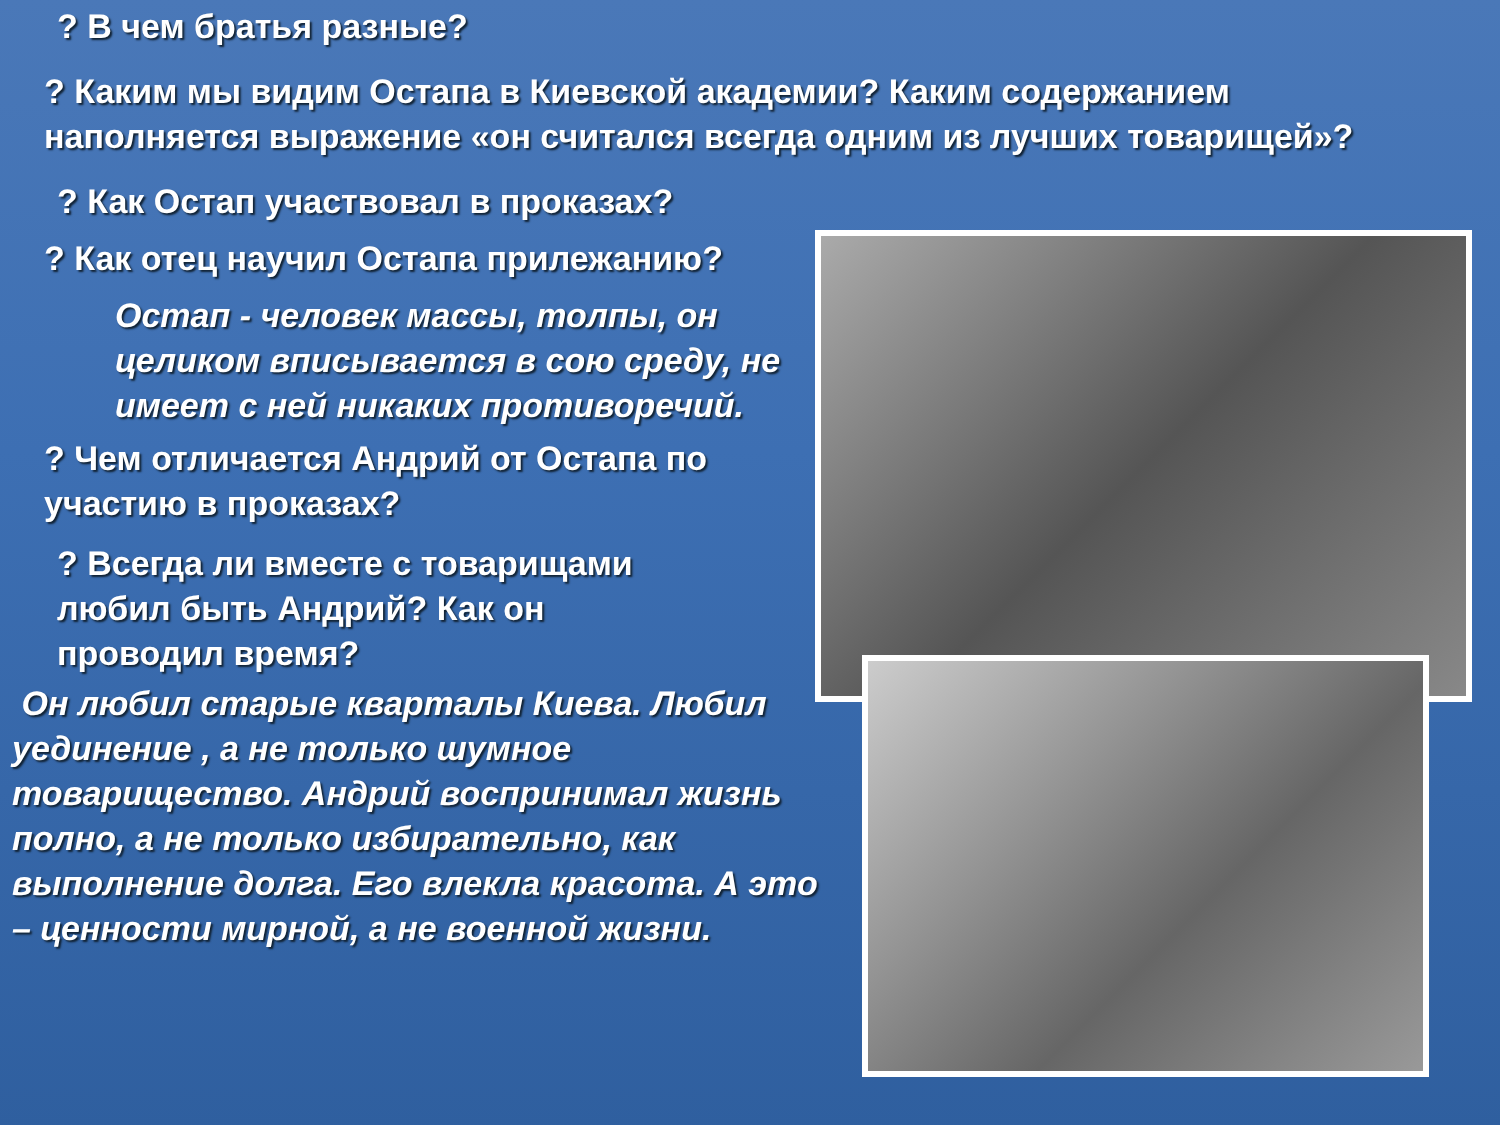? В чем братья разные?
? Каким мы видим Остапа в Киевской академии? Каким содержанием наполняется выражение «он считался всегда одним из лучших товарищей»?
? Как Остап участвовал в проказах?
? Как отец научил Остапа прилежанию?
Остап - человек массы, толпы, он целиком вписывается в сою среду, не имеет с ней никаких противоречий.
? Чем отличается Андрий от Остапа по участию в проказах?
? Всегда ли вместе с товарищами любил быть Андрий? Как он проводил время?
Он любил старые кварталы Киева. Любил уединение , а не только шумное товарищество. Андрий воспринимал жизнь полно, а не только избирательно, как выполнение долга. Его влекла красота. А это – ценности мирной, а не военной жизни.